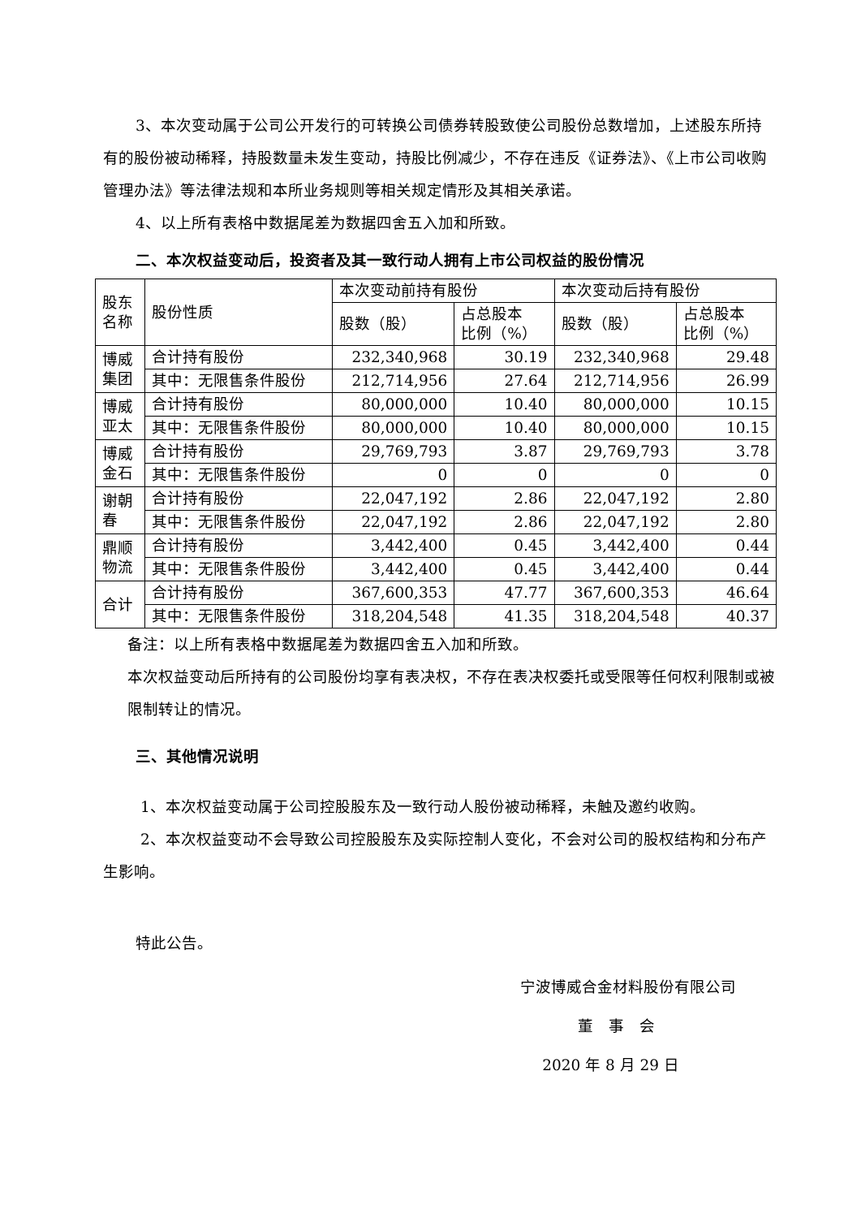3、本次变动属于公司公开发行的可转换公司债券转股致使公司股份总数增加，上述股东所持有的股份被动稀释，持股数量未发生变动，持股比例减少，不存在违反《证券法》、《上市公司收购管理办法》等法律法规和本所业务规则等相关规定情形及其相关承诺。
4、以上所有表格中数据尾差为数据四舍五入加和所致。
二、本次权益变动后，投资者及其一致行动人拥有上市公司权益的股份情况
| 股东 名称 | 股份性质 | 本次变动前持有股份 | | 本次变动后持有股份 | |
| --- | --- | --- | --- | --- | --- |
| | | 股数（股） | 占总股本 比例（%） | 股数（股） | 占总股本 比例（%） |
| 博威 集团 | 合计持有股份 | 232,340,968 | 30.19 | 232,340,968 | 29.48 |
| | 其中：无限售条件股份 | 212,714,956 | 27.64 | 212,714,956 | 26.99 |
| 博威 亚太 | 合计持有股份 | 80,000,000 | 10.40 | 80,000,000 | 10.15 |
| | 其中：无限售条件股份 | 80,000,000 | 10.40 | 80,000,000 | 10.15 |
| 博威 金石 | 合计持有股份 | 29,769,793 | 3.87 | 29,769,793 | 3.78 |
| | 其中：无限售条件股份 | 0 | 0 | 0 | 0 |
| 谢朝 春 | 合计持有股份 | 22,047,192 | 2.86 | 22,047,192 | 2.80 |
| | 其中：无限售条件股份 | 22,047,192 | 2.86 | 22,047,192 | 2.80 |
| 鼎顺 物流 | 合计持有股份 | 3,442,400 | 0.45 | 3,442,400 | 0.44 |
| | 其中：无限售条件股份 | 3,442,400 | 0.45 | 3,442,400 | 0.44 |
| 合计 | 合计持有股份 | 367,600,353 | 47.77 | 367,600,353 | 46.64 |
| | 其中：无限售条件股份 | 318,204,548 | 41.35 | 318,204,548 | 40.37 |
备注：以上所有表格中数据尾差为数据四舍五入加和所致。
本次权益变动后所持有的公司股份均享有表决权，不存在表决权委托或受限等任何权利限制或被限制转让的情况。
三、其他情况说明
1、本次权益变动属于公司控股股东及一致行动人股份被动稀释，未触及邀约收购。
2、本次权益变动不会导致公司控股股东及实际控制人变化，不会对公司的股权结构和分布产生影响。
特此公告。
宁波博威合金材料股份有限公司
董　事　会
2020 年 8 月 29 日